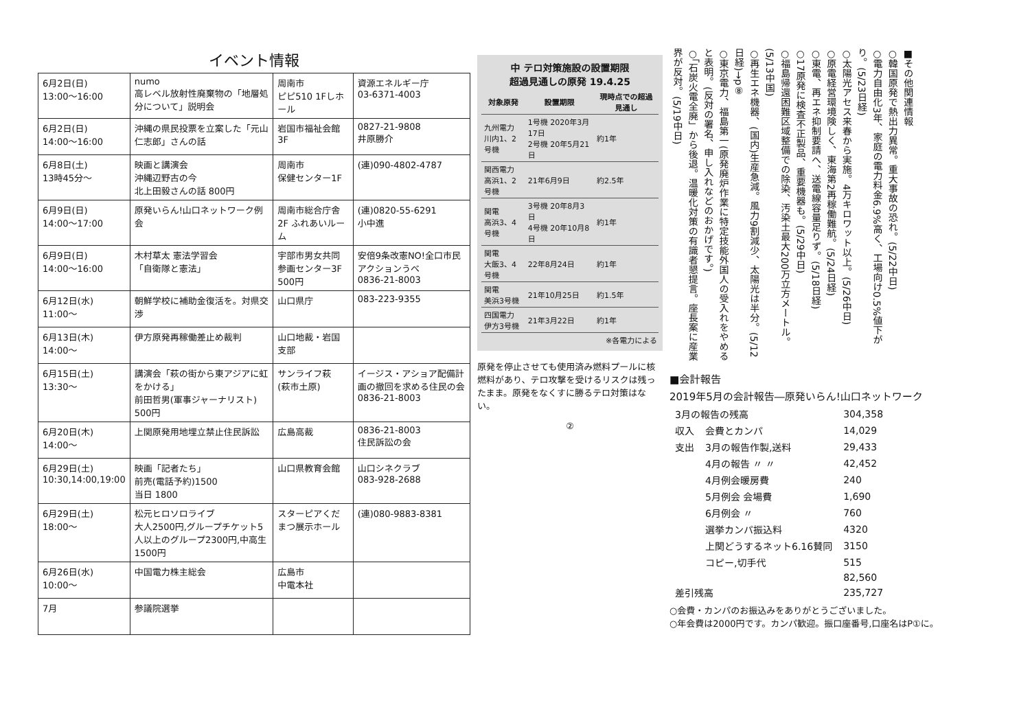イベント情報
| 6月2日(日) 13:00～16:00 | numo 高レベル放射性廃棄物の「地層処分について」説明会 | 周南市 ピピ510 1Fしホール | 資源エネルギー庁 03-6371-4003 |
| 6月2日(日) 14:00～16:00 | 沖縄の県民投票を立案した「元山仁志郎」さんの話 | 岩国市福祉会館 3F | 0827-21-9808 井原勝介 |
| 6月8日(土) 13時45分～ | 映画と講演会 沖縄辺野古の今 北上田毅さんの話 800円 | 周南市 保健センター1F | (連)090-4802-4787 |
| 6月9日(日) 14:00～17:00 | 原発いらん!山口ネットワーク例会 | 周南市総合庁舎 2F ふれあいルーム | (連)0820-55-6291 小中進 |
| 6月9日(日) 14:00～16:00 | 木村草太 憲法学習会 「自衛隊と憲法」 | 宇部市男女共同参画センター3F 500円 | 安倍9条改憲NO!全口市民アクションうべ 0836-21-8003 |
| 6月12日(水) 11:00～ | 朝鮮学校に補助金復活を。対県交渉 | 山口県庁 | 083-223-9355 |
| 6月13日(木) 14:00～ | 伊方原発再稼働差止め裁判 | 山口地裁・岩国支部 | |
| 6月15日(土) 13:30～ | 講演会「萩の街から東アジアに虹をかける」 前田哲男(軍事ジャーナリスト) 500円 | サンライフ萩 (萩市土原) | イージス・アショア配備計画の撤回を求める住民の会 0836-21-8003 |
| 6月20日(木) 14:00～ | 上関原発用地埋立禁止住民訴訟 | 広島高裁 | 0836-21-8003 住民訴訟の会 |
| 6月29日(土) 10:30,14:00,19:00 | 映画「記者たち」 前売(電話予約)1500 当日 1800 | 山口県教育会館 | 山口シネクラブ 083-928-2688 |
| 6月29日(土) 18:00～ | 松元ヒロソロライブ 大人2500円,グループチケット5人以上のグループ2300円,中高生1500円 | スターピアくだまつ展示ホール | (連)080-9883-8381 |
| 6月26日(水) 10:00～ | 中国電力株主総会 | 広島市 中電本社 | |
| 7月 | 参議院選挙 | | |
中 テロ対策施設の設置期限
超過見通しの原発 19.4.25
| 対象原発 | 設置期限 | 現時点での超過見通し |
| --- | --- | --- |
| 九州電力 川内1、2号機 | 1号機 2020年3月17日 2号機 20年5月21日 | 約1年 |
| 関西電力 高浜1、2号機 | 21年6月9日 | 約2.5年 |
| 関電 高浜3、4号機 | 3号機 20年8月3日 4号機 20年10月8日 | 約1年 |
| 関電 大飯3、4号機 | 22年8月24日 | 約1年 |
| 関電 美浜3号機 | 21年10月25日 | 約1.5年 |
| 四国電力 伊方3号機 | 21年3月22日 | 約1年 |
※各電力による
原発を停止させても使用済み燃料プールに核燃料があり、テロ攻撃を受けるリスクは残ったまま。原発をなくすに勝るテロ対策はない。
②
■その他関連情報
○韓国原発で熱出力異常。重大事故の恐れ。(5/22中日)
○電力自由化3年、家庭の電力料金6.9%高く、工場向け0.5%値下がり。(5/23日経)
○太陽光アセス来春から実施。4万キロワット以上。(5/26中日)
○原電経営環境険しく、東海第2再稼働難航。(5/24日経)
○東電、再エネ抑制要請へ、送電線容量足りず。(5/18日経)
○17原発に検査不正製品、重要機器も。(5/29中日)
○福島帰還困難区域整備での除染、汚染土最大200万立方メートル。(5/13中国)
○再生エネ機器、(国内)生産急減。風力9割減少、太陽光は半分。(5/12日経)→p⑧
○東京電力、福島第一(原発廃炉作業に特定技能外国人の受入れをやめると表明。(反対の署名、申し入れなどのおかげです。)
○「石炭火電全廃」から後退。温暖化対策の有識者懇提言。座長案に産業界が反対。(5/19中日)
■会計報告
2019年5月の会計報告―原発いらん!山口ネットワーク
| 3月の報告の残高 | | 304,358 |
| 収入 | 会費とカンパ | 14,029 |
| 支出 | 3月の報告作製,送料 | 29,433 |
| | 4月の報告 〃 〃 | 42,452 |
| | 4月例会暖房費 | 240 |
| | 5月例会 会場費 | 1,690 |
| | 6月例会 〃 | 760 |
| | 選挙カンパ振込料 | 4320 |
| | 上関どうするネット6.16賛同 | 3150 |
| | コピー,切手代 | 515 |
| | | 82,560 |
| 差引残高 | | 235,727 |
○会費・カンパのお振込みをありがとうございました。
○年会費は2000円です。カンパ歓迎。振口座番号,口座名はP①に。